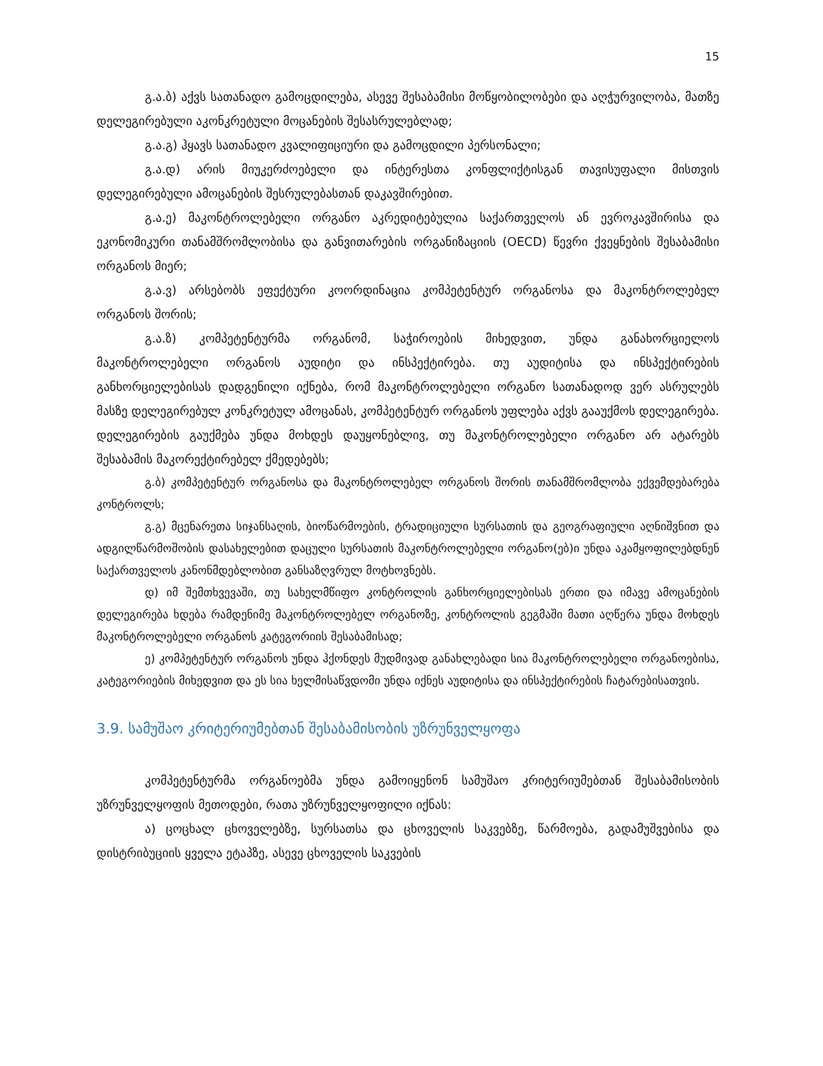15
გ.ა.ბ) აქვს სათანადო გამოცდილება, ასევე შესაბამისი მოწყობილობები და აღჭურვილობა, მათზე დელეგირებული აკონკრეტული მოცანების შესასრულებლად;
გ.ა.გ) ჰყავს სათანადო კვალიფიციური და გამოცდილი პერსონალი;
გ.ა.დ) არის მიუკერძოებელი და ინტერესთა კონფლიქტისგან თავისუფალი მისთვის დელეგირებული ამოცანების შესრულებასთან დაკავშირებით.
გ.ა.ე) მაკონტროლებელი ორგანო აკრედიტებულია საქართველოს ან ევროკავშირისა და ეკონომიკური თანამშრომლობისა და განვითარების ორგანიზაციის (OECD) წევრი ქვეყნების შესაბამისი ორგანოს მიერ;
გ.ა.ვ) არსებობს ეფექტური კოორდინაცია კომპეტენტურ ორგანოსა და მაკონტროლებელ ორგანოს შორის;
გ.ა.ზ) კომპეტენტურმა ორგანომ, საჭიროების მიხედვით, უნდა განახორციელოს მაკონტროლებელი ორგანოს აუდიტი და ინსპექტირება. თუ აუდიტისა და ინსპექტირების განხორციელებისას დადგენილი იქნება, რომ მაკონტროლებელი ორგანო სათანადოდ ვერ ასრულებს მასზე დელეგირებულ კონკრეტულ ამოცანას, კომპეტენტურ ორგანოს უფლება აქვს გააუქმოს დელეგირება. დელეგირების გაუქმება უნდა მოხდეს დაუყონებლივ, თუ მაკონტროლებელი ორგანო არ ატარებს შესაბამის მაკორექტირებელ ქმედებებს;
გ.ბ) კომპეტენტურ ორგანოსა და მაკონტროლებელ ორგანოს შორის თანამშრომლობა ექვემდებარება კონტროლს;
გ.გ) მცენარეთა სიჯანსაღის, ბიოწარმოების, ტრადიციული სურსათის და გეოგრაფიული აღნიშვნით და ადგილწარმოშობის დასახელებით დაცული სურსათის მაკონტროლებელი ორგანო(ებ)ი უნდა აკამყოფილებდნენ საქართველოს კანონმდებლობით განსაზღვრულ მოტხოვნებს.
დ) იმ შემთხვევაში, თუ სახელმწიფო კონტროლის განხორციელებისას ერთი და იმავე ამოცანების დელეგირება ხდება რამდენიმე მაკონტროლებელ ორგანოზე, კონტროლის გეგმაში მათი აღწერა უნდა მოხდეს მაკონტროლებელი ორგანოს კატეგორიის შესაბამისად;
ე) კომპეტენტურ ორგანოს უნდა ჰქონდეს მუდმივად განახლებადი სია მაკონტროლებელი ორგანოებისა, კატეგორიების მიხედვით და ეს სია ხელმისაწვდომი უნდა იქნეს აუდიტისა და ინსპექტირების ჩატარებისათვის.
3.9. სამუშაო კრიტერიუმებთან შესაბამისობის უზრუნველყოფა
კომპეტენტურმა ორგანოებმა უნდა გამოიყენონ სამუშაო კრიტერიუმებთან შესაბამისობის უზრუნველყოფის მეთოდები, რათა უზრუნველყოფილი იქნას:
ა) ცოცხალ ცხოველებზე, სურსათსა და ცხოველის საკვებზე, წარმოება, გადამუშვებისა და დისტრიბუციის ყველა ეტაპზე, ასევე ცხოველის საკვების